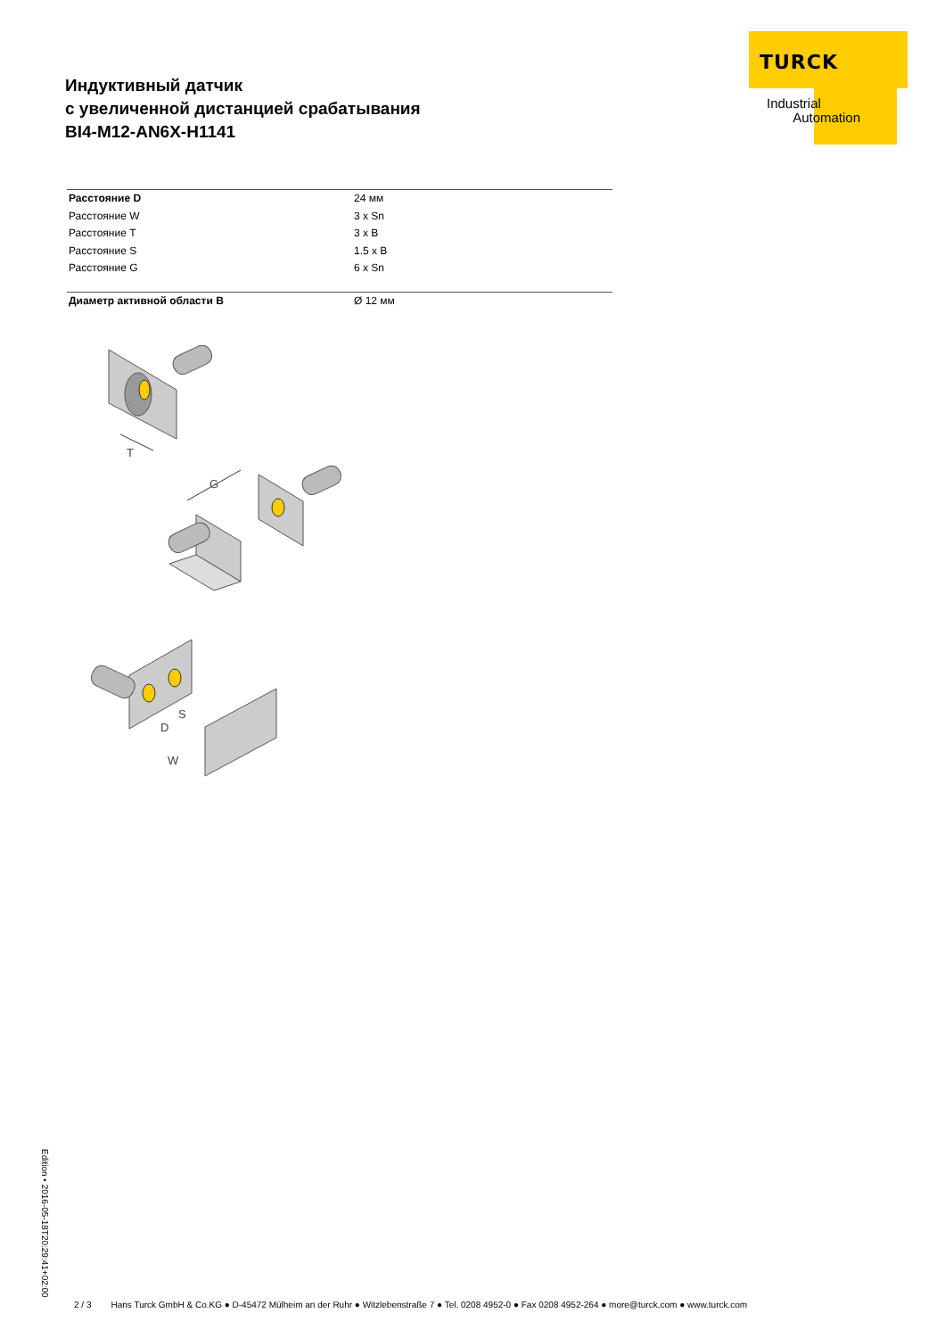Индуктивный датчик
с увеличенной дистанцией срабатывания
BI4-M12-AN6X-H1141
TURCK
Industrial
Automation
| Расстояние D | 24 мм |
| Расстояние W | 3 x Sn |
| Расстояние T | 3 x B |
| Расстояние S | 1.5 x B |
| Расстояние G | 6 x Sn |
| Диаметр активной области B | Ø 12 мм |
T
G
D
S
W
Edition • 2016-05-18T20:29:41+02:00
2 / 3 Hans Turck GmbH & Co.KG ● D-45472 Mülheim an der Ruhr ● Witzlebenstraße 7 ● Tel. 0208 4952-0 ● Fax 0208 4952-264 ● more@turck.com ● www.turck.com